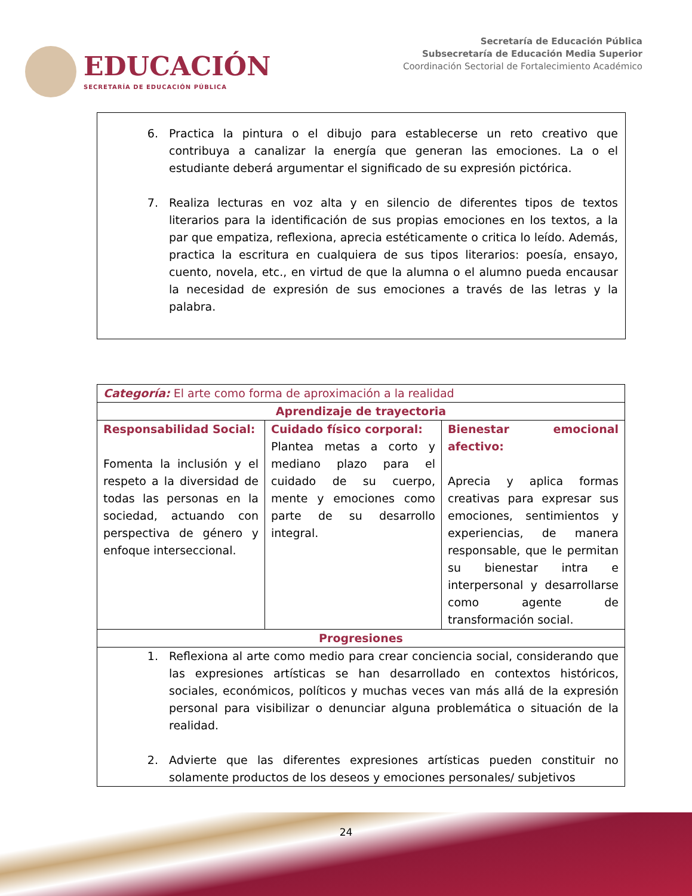EDUCACIÓN
SECRETARÍA DE EDUCACIÓN PÚBLICA
Secretaría de Educación Pública
Subsecretaría de Educación Media Superior
Coordinación Sectorial de Fortalecimiento Académico
6. Practica la pintura o el dibujo para establecerse un reto creativo que contribuya a canalizar la energía que generan las emociones. La o el estudiante deberá argumentar el significado de su expresión pictórica.
7. Realiza lecturas en voz alta y en silencio de diferentes tipos de textos literarios para la identificación de sus propias emociones en los textos, a la par que empatiza, reflexiona, aprecia estéticamente o critica lo leído. Además, practica la escritura en cualquiera de sus tipos literarios: poesía, ensayo, cuento, novela, etc., en virtud de que la alumna o el alumno pueda encausar la necesidad de expresión de sus emociones a través de las letras y la palabra.
| Categoría: El arte como forma de aproximación a la realidad | | |
| Aprendizaje de trayectoria | | |
| Responsabilidad Social: Fomenta la inclusión y el respeto a la diversidad de todas las personas en la sociedad, actuando con perspectiva de género y enfoque interseccional. | Cuidado físico corporal: Plantea metas a corto y mediano plazo para el cuidado de su cuerpo, mente y emociones como parte de su desarrollo integral. | Bienestar emocional afectivo: Aprecia y aplica formas creativas para expresar sus emociones, sentimientos y experiencias, de manera responsable, que le permitan su bienestar intra e interpersonal y desarrollarse como agente de transformación social. |
| Progresiones | | |
| 1. Reflexiona al arte como medio para crear conciencia social, considerando que las expresiones artísticas se han desarrollado en contextos históricos, sociales, económicos, políticos y muchas veces van más allá de la expresión personal para visibilizar o denunciar alguna problemática o situación de la realidad. 2. Advierte que las diferentes expresiones artísticas pueden constituir no solamente productos de los deseos y emociones personales/ subjetivos | | |
24